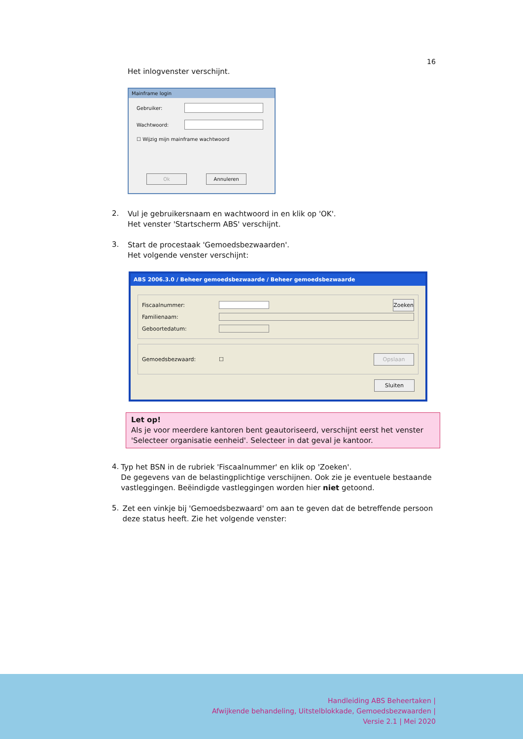16
Het inlogvenster verschijnt.
Mainframe login
Gebruiker:
Wachtwoord:
☐ Wijzig mijn mainframe wachtwoord
Ok Annuleren
2.
Vul je gebruikersnaam en wachtwoord in en klik op 'OK'.
Het venster 'Startscherm ABS' verschijnt.
3.
Start de procestaak 'Gemoedsbezwaarden'.
Het volgende venster verschijnt:
ABS 2006.3.0 / Beheer gemoedsbezwaarde / Beheer gemoedsbezwaarde
Fiscaalnummer:
Zoeken
Familienaam:
Geboortedatum:
Gemoedsbezwaard: ☐ Opslaan
Sluiten
Let op!
Als je voor meerdere kantoren bent geautoriseerd, verschijnt eerst het venster 'Selecteer organisatie eenheid'. Selecteer in dat geval je kantoor.
4.
Typ het BSN in de rubriek 'Fiscaalnummer' en klik op 'Zoeken'.
De gegevens van de belastingplichtige verschijnen. Ook zie je eventuele bestaande vastleggingen. Beëindigde vastleggingen worden hier niet getoond.
5.
Zet een vinkje bij 'Gemoedsbezwaard' om aan te geven dat de betreffende persoon deze status heeft. Zie het volgende venster:
Handleiding ABS Beheertaken |
Afwijkende behandeling, Uitstelblokkade, Gemoedsbezwaarden |
Versie 2.1 | Mei 2020